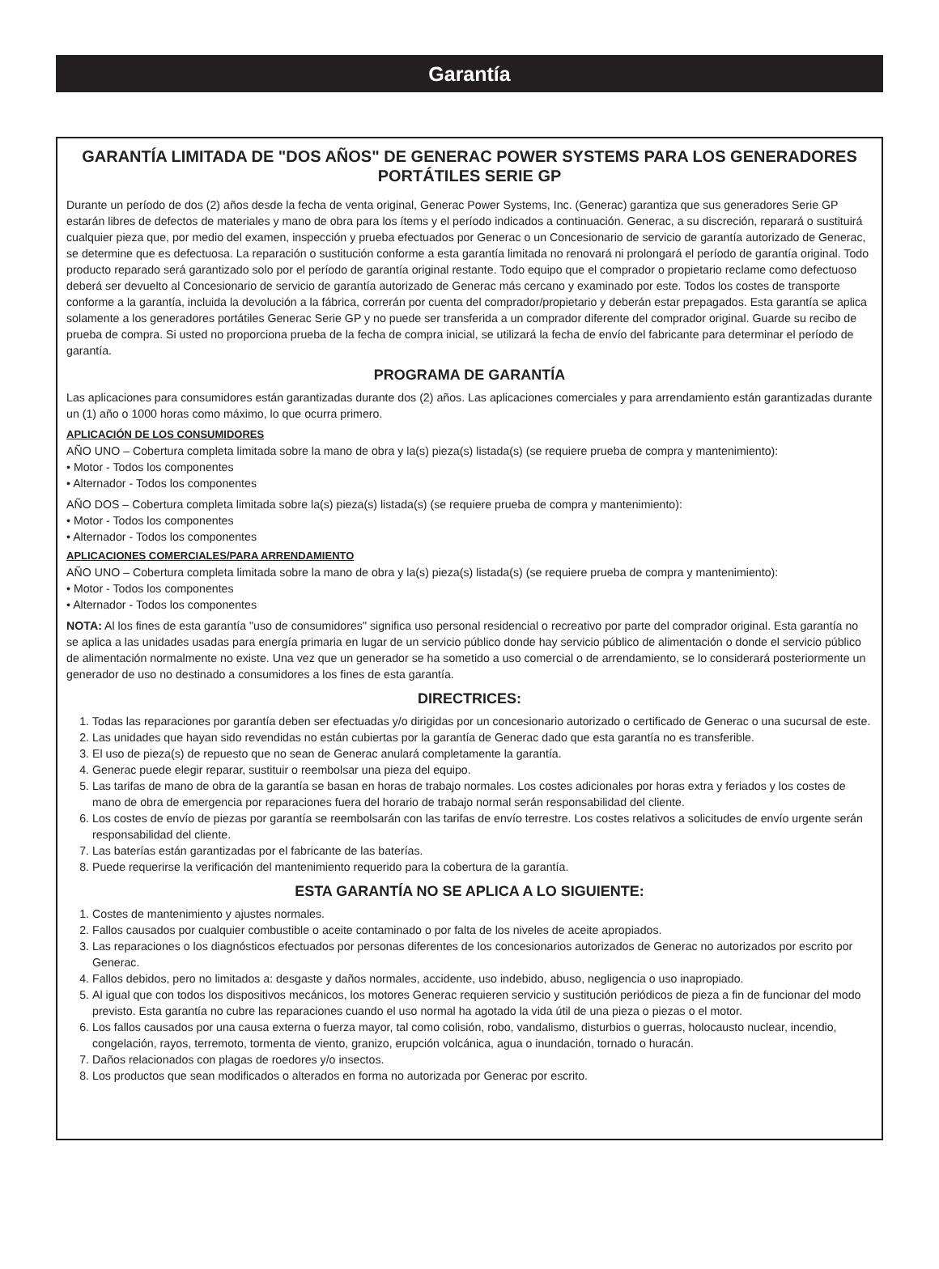Garantía
GARANTÍA LIMITADA DE "DOS AÑOS" DE GENERAC POWER SYSTEMS PARA LOS GENERADORES PORTÁTILES SERIE GP
Durante un período de dos (2) años desde la fecha de venta original, Generac Power Systems, Inc. (Generac) garantiza que sus generadores Serie GP estarán libres de defectos de materiales y mano de obra para los ítems y el período indicados a continuación. Generac, a su discreción, reparará o sustituirá cualquier pieza que, por medio del examen, inspección y prueba efectuados por Generac o un Concesionario de servicio de garantía autorizado de Generac, se determine que es defectuosa. La reparación o sustitución conforme a esta garantía limitada no renovará ni prolongará el período de garantía original. Todo producto reparado será garantizado solo por el período de garantía original restante. Todo equipo que el comprador o propietario reclame como defectuoso deberá ser devuelto al Concesionario de servicio de garantía autorizado de Generac más cercano y examinado por este. Todos los costes de transporte conforme a la garantía, incluida la devolución a la fábrica, correrán por cuenta del comprador/propietario y deberán estar prepagados. Esta garantía se aplica solamente a los generadores portátiles Generac Serie GP y no puede ser transferida a un comprador diferente del comprador original. Guarde su recibo de prueba de compra. Si usted no proporciona prueba de la fecha de compra inicial, se utilizará la fecha de envío del fabricante para determinar el período de garantía.
PROGRAMA DE GARANTÍA
Las aplicaciones para consumidores están garantizadas durante dos (2) años. Las aplicaciones comerciales y para arrendamiento están garantizadas durante un (1) año o 1000 horas como máximo, lo que ocurra primero.
APLICACIÓN DE LOS CONSUMIDORES
AÑO UNO – Cobertura completa limitada sobre la mano de obra y la(s) pieza(s) listada(s) (se requiere prueba de compra y mantenimiento):
• Motor - Todos los componentes
• Alternador - Todos los componentes
AÑO DOS – Cobertura completa limitada sobre la(s) pieza(s) listada(s) (se requiere prueba de compra y mantenimiento):
• Motor - Todos los componentes
• Alternador - Todos los componentes
APLICACIONES COMERCIALES/PARA ARRENDAMIENTO
AÑO UNO – Cobertura completa limitada sobre la mano de obra y la(s) pieza(s) listada(s) (se requiere prueba de compra y mantenimiento):
• Motor - Todos los componentes
• Alternador - Todos los componentes
NOTA: Al los fines de esta garantía "uso de consumidores" significa uso personal residencial o recreativo por parte del comprador original. Esta garantía no se aplica a las unidades usadas para energía primaria en lugar de un servicio público donde hay servicio público de alimentación o donde el servicio público de alimentación normalmente no existe. Una vez que un generador se ha sometido a uso comercial o de arrendamiento, se lo considerará posteriormente un generador de uso no destinado a consumidores a los fines de esta garantía.
DIRECTRICES:
1. Todas las reparaciones por garantía deben ser efectuadas y/o dirigidas por un concesionario autorizado o certificado de Generac o una sucursal de este.
2. Las unidades que hayan sido revendidas no están cubiertas por la garantía de Generac dado que esta garantía no es transferible.
3. El uso de pieza(s) de repuesto que no sean de Generac anulará completamente la garantía.
4. Generac puede elegir reparar, sustituir o reembolsar una pieza del equipo.
5. Las tarifas de mano de obra de la garantía se basan en horas de trabajo normales. Los costes adicionales por horas extra y feriados y los costes de mano de obra de emergencia por reparaciones fuera del horario de trabajo normal serán responsabilidad del cliente.
6. Los costes de envío de piezas por garantía se reembolsarán con las tarifas de envío terrestre. Los costes relativos a solicitudes de envío urgente serán responsabilidad del cliente.
7. Las baterías están garantizadas por el fabricante de las baterías.
8. Puede requerirse la verificación del mantenimiento requerido para la cobertura de la garantía.
ESTA GARANTÍA NO SE APLICA A LO SIGUIENTE:
1. Costes de mantenimiento y ajustes normales.
2. Fallos causados por cualquier combustible o aceite contaminado o por falta de los niveles de aceite apropiados.
3. Las reparaciones o los diagnósticos efectuados por personas diferentes de los concesionarios autorizados de Generac no autorizados por escrito por Generac.
4. Fallos debidos, pero no limitados a: desgaste y daños normales, accidente, uso indebido, abuso, negligencia o uso inapropiado.
5. Al igual que con todos los dispositivos mecánicos, los motores Generac requieren servicio y sustitución periódicos de pieza a fin de funcionar del modo previsto. Esta garantía no cubre las reparaciones cuando el uso normal ha agotado la vida útil de una pieza o piezas o el motor.
6. Los fallos causados por una causa externa o fuerza mayor, tal como colisión, robo, vandalismo, disturbios o guerras, holocausto nuclear, incendio, congelación, rayos, terremoto, tormenta de viento, granizo, erupción volcánica, agua o inundación, tornado o huracán.
7. Daños relacionados con plagas de roedores y/o insectos.
8. Los productos que sean modificados o alterados en forma no autorizada por Generac por escrito.